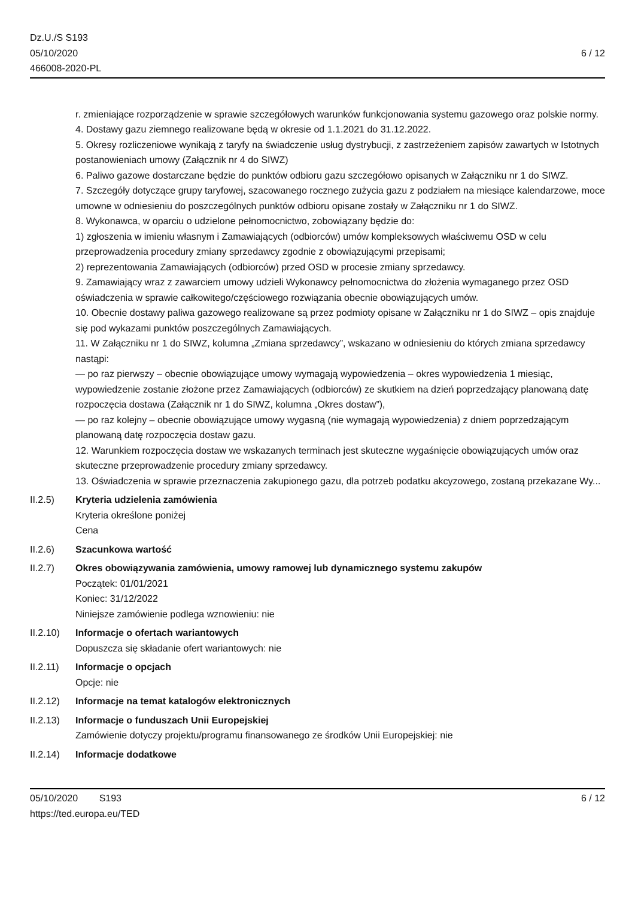Dz.U./S S193
05/10/2020
466008-2020-PL
6 / 12
r. zmieniające rozporządzenie w sprawie szczegółowych warunków funkcjonowania systemu gazowego oraz polskie normy.
4. Dostawy gazu ziemnego realizowane będą w okresie od 1.1.2021 do 31.12.2022.
5. Okresy rozliczeniowe wynikają z taryfy na świadczenie usług dystrybucji, z zastrzeżeniem zapisów zawartych w Istotnych postanowieniach umowy (Załącznik nr 4 do SIWZ)
6. Paliwo gazowe dostarczane będzie do punktów odbioru gazu szczegółowo opisanych w Załączniku nr 1 do SIWZ.
7. Szczegóły dotyczące grupy taryfowej, szacowanego rocznego zużycia gazu z podziałem na miesiące kalendarzowe, moce umowne w odniesieniu do poszczególnych punktów odbioru opisane zostały w Załączniku nr 1 do SIWZ.
8. Wykonawca, w oparciu o udzielone pełnomocnictwo, zobowiązany będzie do:
1) zgłoszenia w imieniu własnym i Zamawiających (odbiorców) umów kompleksowych właściwemu OSD w celu przeprowadzenia procedury zmiany sprzedawcy zgodnie z obowiązującymi przepisami;
2) reprezentowania Zamawiających (odbiorców) przed OSD w procesie zmiany sprzedawcy.
9. Zamawiający wraz z zawarciem umowy udzieli Wykonawcy pełnomocnictwa do złożenia wymaganego przez OSD oświadczenia w sprawie całkowitego/częściowego rozwiązania obecnie obowiązujących umów.
10. Obecnie dostawy paliwa gazowego realizowane są przez podmioty opisane w Załączniku nr 1 do SIWZ – opis znajduje się pod wykazami punktów poszczególnych Zamawiających.
11. W Załączniku nr 1 do SIWZ, kolumna „Zmiana sprzedawcy”, wskazano w odniesieniu do których zmiana sprzedawcy nastąpi:
— po raz pierwszy – obecnie obowiązujące umowy wymagają wypowiedzenia – okres wypowiedzenia 1 miesiąc, wypowiedzenie zostanie złożone przez Zamawiających (odbiorców) ze skutkiem na dzień poprzedzający planowaną datę rozpoczęcia dostawa (Załącznik nr 1 do SIWZ, kolumna „Okres dostaw”),
— po raz kolejny – obecnie obowiązujące umowy wygasną (nie wymagają wypowiedzenia) z dniem poprzedzającym planowaną datę rozpoczęcia dostaw gazu.
12. Warunkiem rozpoczęcia dostaw we wskazanych terminach jest skuteczne wygaśnięcie obowiązujących umów oraz skuteczne przeprowadzenie procedury zmiany sprzedawcy.
13. Oświadczenia w sprawie przeznaczenia zakupionego gazu, dla potrzeb podatku akcyzowego, zostaną przekazane Wy...
II.2.5) Kryteria udzielenia zamówienia
Kryteria określone poniżej
Cena
II.2.6) Szacunkowa wartość
II.2.7) Okres obowiązywania zamówienia, umowy ramowej lub dynamicznego systemu zakupów
Początek: 01/01/2021
Koniec: 31/12/2022
Niniejsze zamówienie podlega wznowieniu: nie
II.2.10)
Informacje o ofertach wariantowych
Dopuszcza się składanie ofert wariantowych: nie
II.2.11)
Informacje o opcjach
Opcje: nie
II.2.12)
Informacje na temat katalogów elektronicznych
II.2.13)
Informacje o funduszach Unii Europejskiej
Zamówienie dotyczy projektu/programu finansowanego ze środków Unii Europejskiej: nie
II.2.14)
Informacje dodatkowe
05/10/2020 S193 6 / 12
https://ted.europa.eu/TED